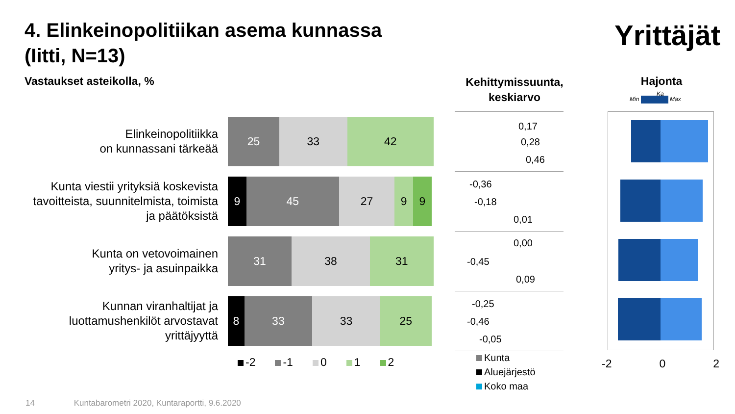4. Elinkeinopolitiikan asema kunnassa
(Iitti, N=13)
Yrittäjät
Vastaukset asteikolla, %
Kehittymissuunta, keskiarvo
Hajonta
Min Max
Ka
Elinkeinopolitiikka
on kunnassani tärkeää
25 33 42
Kunta viestii yrityksiä koskevista tavoitteista, suunnitelmista, toimista ja päätöksistä
9 45 27 9 9
Kunta on vetovoimainen
yritys- ja asuinpaikka
31 38 31
Kunnan viranhaltijat ja luottamushenkilöt arvostavat yrittäjyyttä
8 33 33 25
-2 -1 0 1 2
0,17
0,28
0,46
-0,36
-0,18
0,01
0,00
-0,45
0,09
-0,25
-0,46
-0,05
Kunta
Aluejärjestö
Koko maa
-2 0 2
14 Kuntabarometri 2020, Kuntaraportti, 9.6.2020